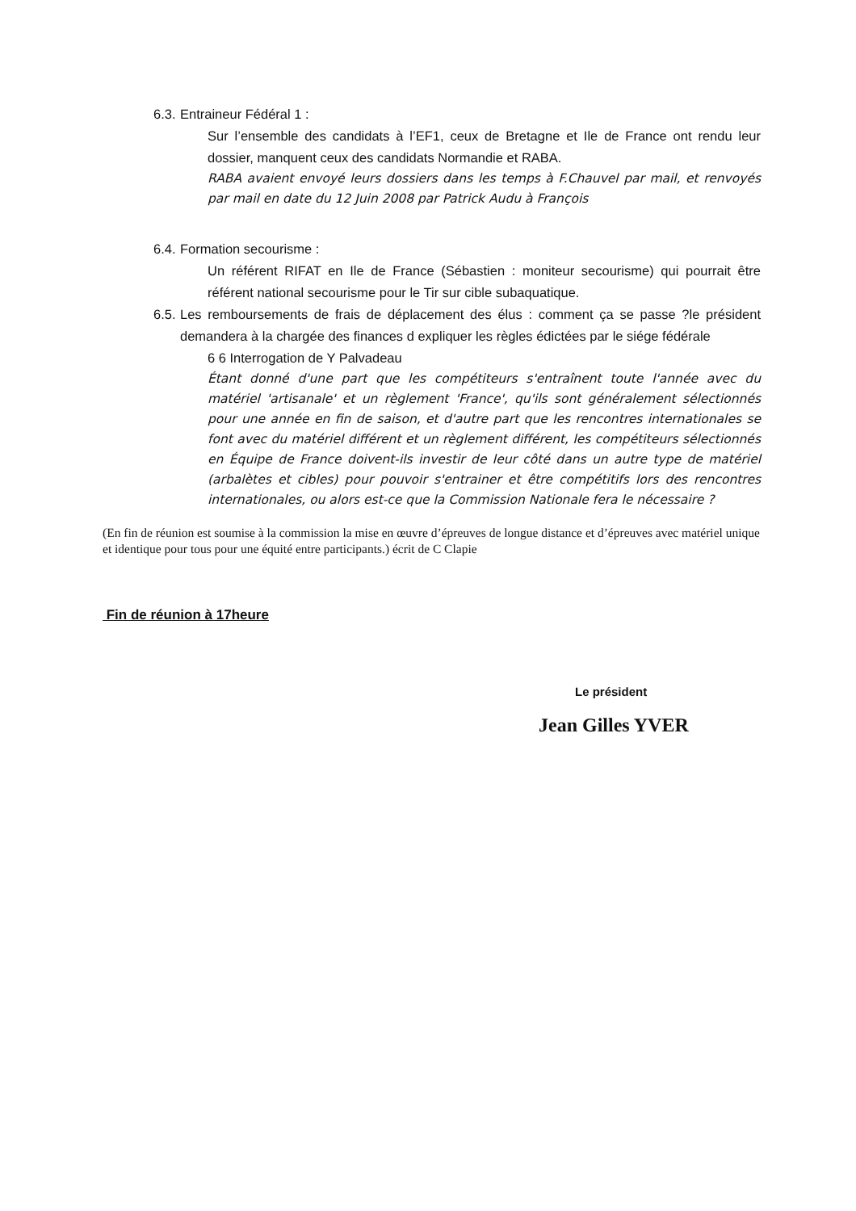6.3. Entraineur Fédéral 1 :
Sur l’ensemble des candidats à l’EF1, ceux de Bretagne et Ile de France ont rendu leur dossier, manquent ceux des candidats Normandie et RABA.
RABA avaient envoyé leurs dossiers dans les temps à F.Chauvel par mail, et renvoyés par mail en date du 12 Juin 2008 par Patrick Audu à François
6.4. Formation secourisme :
Un référent RIFAT en Ile de France (Sébastien : moniteur secourisme) qui pourrait être référent national secourisme pour le Tir sur cible subaquatique.
6.5. Les remboursements de frais de déplacement des élus : comment ça se passe ?le président demandera à la chargée des finances d expliquer les règles édictées par le siége fédérale
6 6 Interrogation de Y Palvadeau
Étant donné d'une part que les compétiteurs s'entraînent toute l'année avec du matériel 'artisanale' et un règlement 'France', qu'ils sont généralement sélectionnés pour une année en fin de saison, et d'autre part que les rencontres internationales se font avec du matériel différent et un règlement différent, les compétiteurs sélectionnés en Équipe de France doivent-ils investir de leur côté dans un autre type de matériel (arbalètes et cibles) pour pouvoir s'entrainer et être compétitifs lors des rencontres internationales, ou alors est-ce que la Commission Nationale fera le nécessaire ?
(En fin de réunion est soumise à la commission la mise en œuvre d’épreuves de longue distance et d’épreuves avec matériel unique et identique pour tous pour une équité entre participants.) écrit de C Clapie
Fin de réunion à 17heure
Le président
Jean Gilles YVER